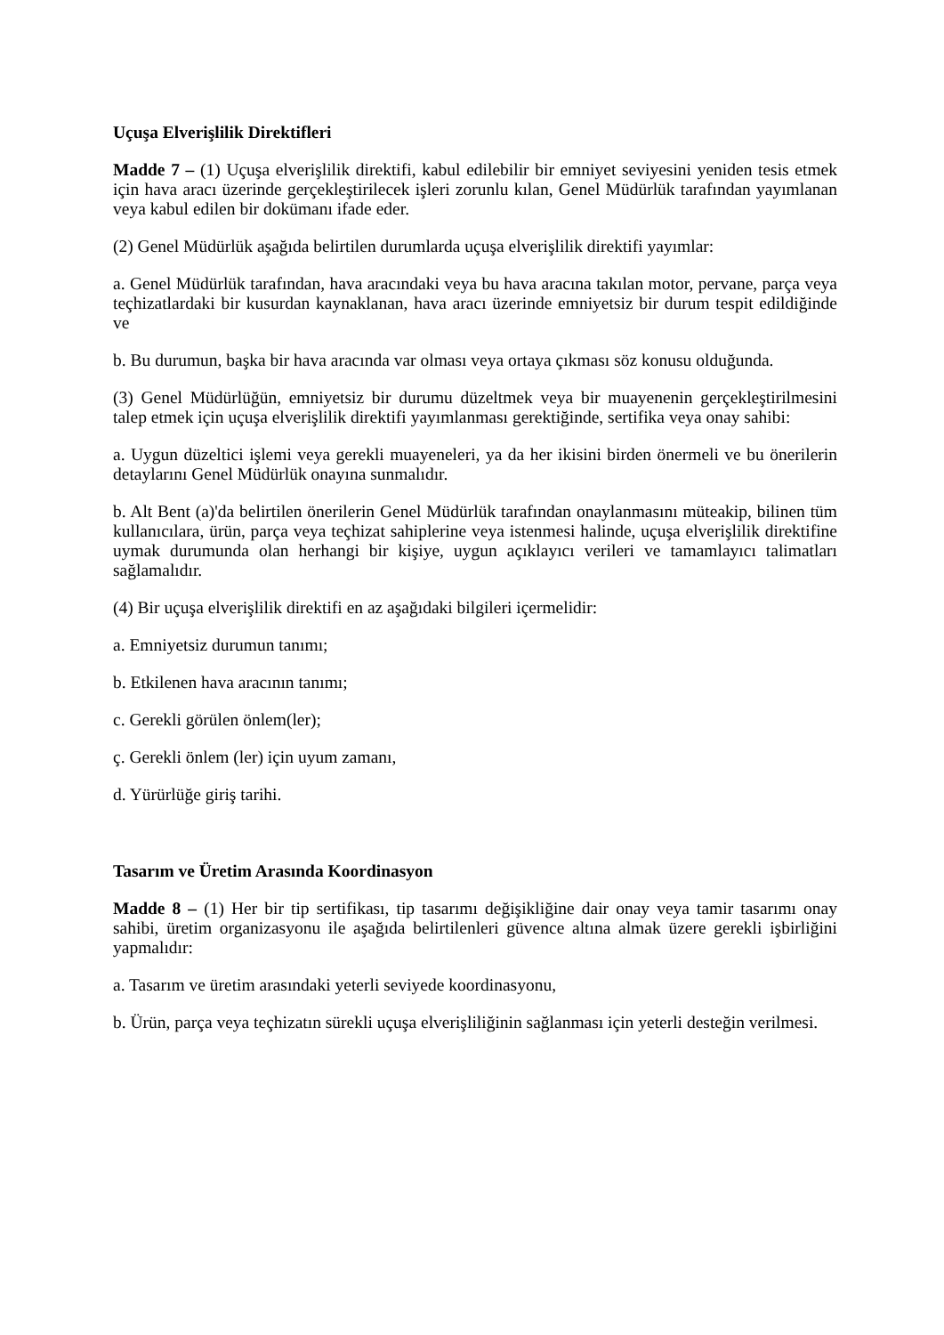Uçuşa Elverişlilik Direktifleri
Madde 7 – (1) Uçuşa elverişlilik direktifi, kabul edilebilir bir emniyet seviyesini yeniden tesis etmek için hava aracı üzerinde gerçekleştirilecek işleri zorunlu kılan, Genel Müdürlük tarafından yayımlanan veya kabul edilen bir dokümanı ifade eder.
(2) Genel Müdürlük aşağıda belirtilen durumlarda uçuşa elverişlilik direktifi yayımlar:
a. Genel Müdürlük tarafından, hava aracındaki veya bu hava aracına takılan motor, pervane, parça veya teçhizatlardaki bir kusurdan kaynaklanan, hava aracı üzerinde emniyetsiz bir durum tespit edildiğinde ve
b. Bu durumun, başka bir hava aracında var olması veya ortaya çıkması söz konusu olduğunda.
(3) Genel Müdürlüğün, emniyetsiz bir durumu düzeltmek veya bir muayenenin gerçekleştirilmesini talep etmek için uçuşa elverişlilik direktifi yayımlanması gerektiğinde, sertifika veya onay sahibi:
a. Uygun düzeltici işlemi veya gerekli muayeneleri, ya da her ikisini birden önermeli ve bu önerilerin detaylarını Genel Müdürlük onayına sunmalıdır.
b. Alt Bent (a)'da belirtilen önerilerin Genel Müdürlük tarafından onaylanmasını müteakip, bilinen tüm kullanıcılara, ürün, parça veya teçhizat sahiplerine veya istenmesi halinde, uçuşa elverişlilik direktifine uymak durumunda olan herhangi bir kişiye, uygun açıklayıcı verileri ve tamamlayıcı talimatları sağlamalıdır.
(4) Bir uçuşa elverişlilik direktifi en az aşağıdaki bilgileri içermelidir:
a. Emniyetsiz durumun tanımı;
b. Etkilenen hava aracının tanımı;
c. Gerekli görülen önlem(ler);
ç. Gerekli önlem (ler) için uyum zamanı,
d. Yürürlüğe giriş tarihi.
Tasarım ve Üretim Arasında Koordinasyon
Madde 8 – (1) Her bir tip sertifikası, tip tasarımı değişikliğine dair onay veya tamir tasarımı onay sahibi, üretim organizasyonu ile aşağıda belirtilenleri güvence altına almak üzere gerekli işbirliğini yapmalıdır:
a. Tasarım ve üretim arasındaki yeterli seviyede koordinasyonu,
b. Ürün, parça veya teçhizatın sürekli uçuşa elverişliliğinin sağlanması için yeterli desteğin verilmesi.